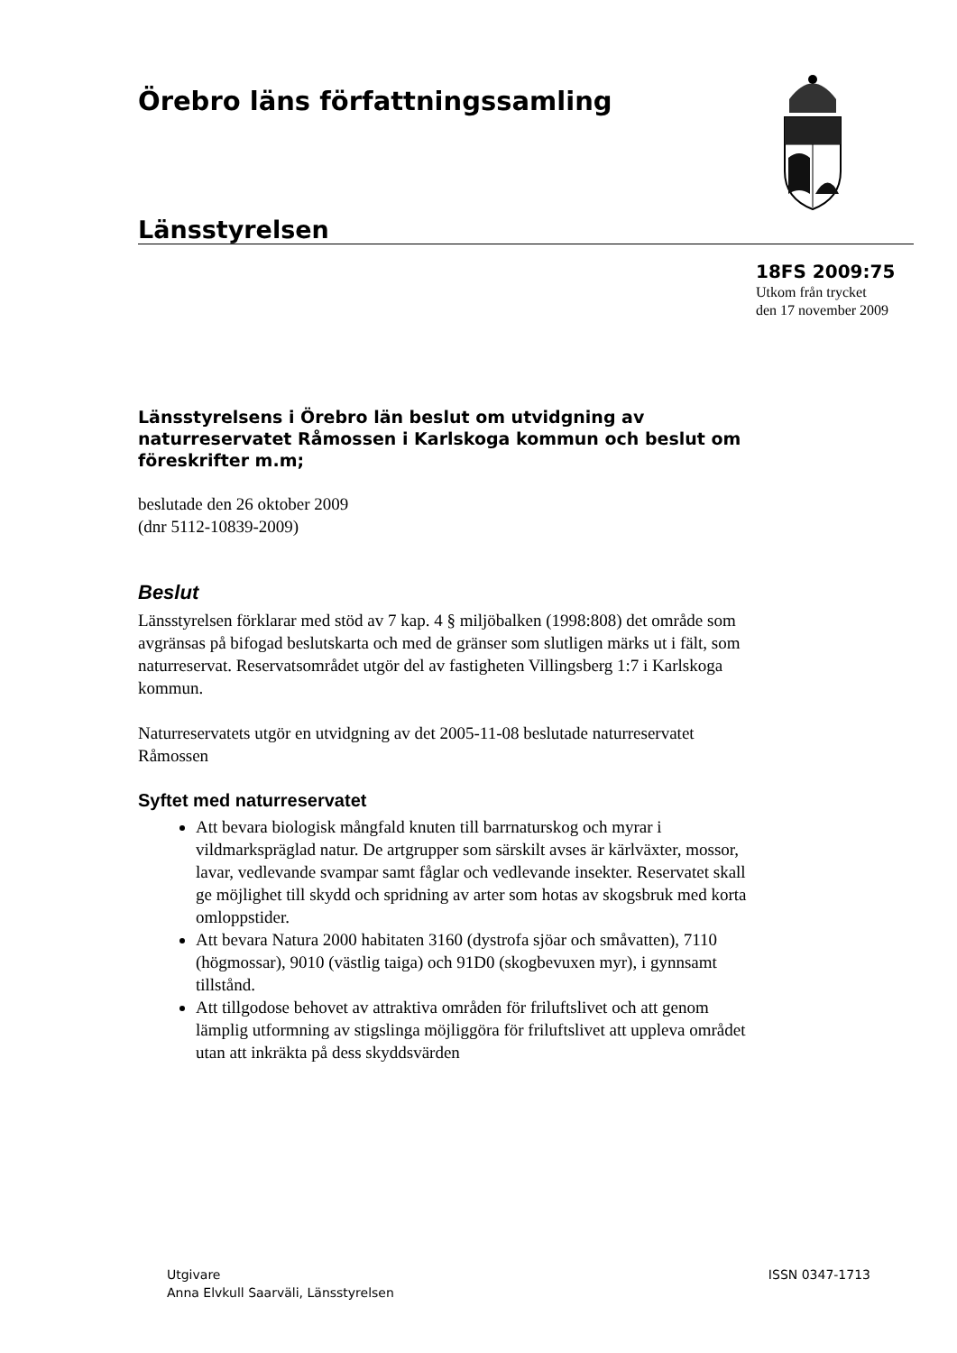Örebro läns författningssamling
Länsstyrelsen
18FS 2009:75
Utkom från trycket
den 17 november 2009
Länsstyrelsens i Örebro län beslut om utvidgning av naturreservatet Råmossen i Karlskoga kommun och beslut om föreskrifter m.m;
beslutade den 26 oktober 2009
(dnr 5112-10839-2009)
Beslut
Länsstyrelsen förklarar med stöd av 7 kap. 4 § miljöbalken (1998:808) det område som avgränsas på bifogad beslutskarta och med de gränser som slutligen märks ut i fält, som naturreservat. Reservatsområdet utgör del av fastigheten Villingsberg 1:7 i Karlskoga kommun.
Naturreservatets utgör en utvidgning av det 2005-11-08 beslutade naturreservatet Råmossen
Syftet med naturreservatet
Att bevara biologisk mångfald knuten till barrnaturskog och myrar i vildmarkspräglad natur. De artgrupper som särskilt avses är kärlväxter, mossor, lavar, vedlevande svampar samt fåglar och vedlevande insekter. Reservatet skall ge möjlighet till skydd och spridning av arter som hotas av skogsbruk med korta omloppstider.
Att bevara Natura 2000 habitaten 3160 (dystrofa sjöar och småvatten), 7110 (högmossar), 9010 (västlig taiga) och 91D0 (skogbevuxen myr), i gynnsamt tillstånd.
Att tillgodose behovet av attraktiva områden för friluftslivet och att genom lämplig utformning av stigslinga möjliggöra för friluftslivet att uppleva området utan att inkräkta på dess skyddsvärden
Utgivare
Anna Elvkull Saarväli, Länsstyrelsen
ISSN 0347-1713